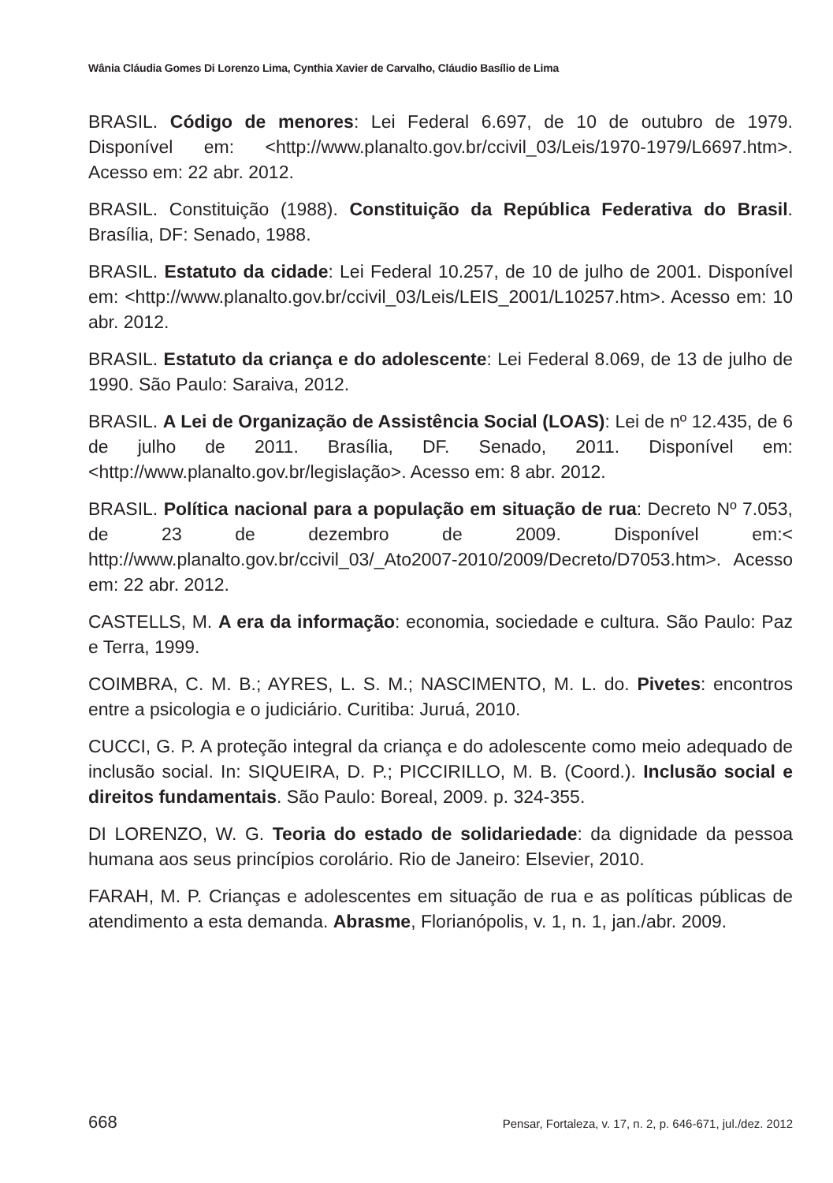Wânia Cláudia Gomes Di Lorenzo Lima, Cynthia Xavier de Carvalho, Cláudio Basílio de Lima
BRASIL. Código de menores: Lei Federal 6.697, de 10 de outubro de 1979. Disponível em: <http://www.planalto.gov.br/ccivil_03/Leis/1970-1979/L6697.htm>. Acesso em: 22 abr. 2012.
BRASIL. Constituição (1988). Constituição da República Federativa do Brasil. Brasília, DF: Senado, 1988.
BRASIL. Estatuto da cidade: Lei Federal 10.257, de 10 de julho de 2001. Disponível em: <http://www.planalto.gov.br/ccivil_03/Leis/LEIS_2001/L10257.htm>. Acesso em: 10 abr. 2012.
BRASIL. Estatuto da criança e do adolescente: Lei Federal 8.069, de 13 de julho de 1990. São Paulo: Saraiva, 2012.
BRASIL. A Lei de Organização de Assistência Social (LOAS): Lei de nº 12.435, de 6 de julho de 2011. Brasília, DF. Senado, 2011. Disponível em: <http://www.planalto.gov.br/legislação>. Acesso em: 8 abr. 2012.
BRASIL. Política nacional para a população em situação de rua: Decreto Nº 7.053, de 23 de dezembro de 2009. Disponível em:< http://www.planalto.gov.br/ccivil_03/_Ato2007-2010/2009/Decreto/D7053.htm>. Acesso em: 22 abr. 2012.
CASTELLS, M. A era da informação: economia, sociedade e cultura. São Paulo: Paz e Terra, 1999.
COIMBRA, C. M. B.; AYRES, L. S. M.; NASCIMENTO, M. L. do. Pivetes: encontros entre a psicologia e o judiciário. Curitiba: Juruá, 2010.
CUCCI, G. P. A proteção integral da criança e do adolescente como meio adequado de inclusão social. In: SIQUEIRA, D. P.; PICCIRILLO, M. B. (Coord.). Inclusão social e direitos fundamentais. São Paulo: Boreal, 2009. p. 324-355.
DI LORENZO, W. G. Teoria do estado de solidariedade: da dignidade da pessoa humana aos seus princípios corolário. Rio de Janeiro: Elsevier, 2010.
FARAH, M. P. Crianças e adolescentes em situação de rua e as políticas públicas de atendimento a esta demanda. Abrasme, Florianópolis, v. 1, n. 1, jan./abr. 2009.
668 Pensar, Fortaleza, v. 17, n. 2, p. 646-671, jul./dez. 2012